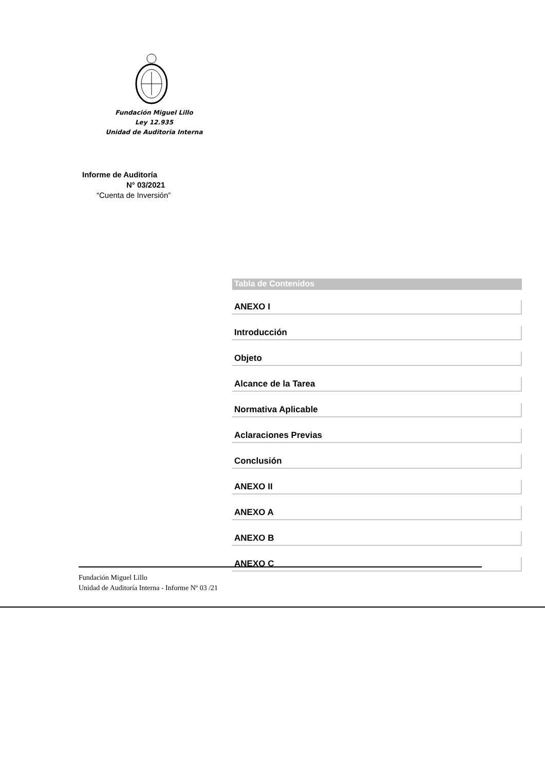Fundación Miguel Lillo
Ley 12.935
Unidad de Auditoria Interna
Informe de Auditoría
N° 03/2021
“Cuenta de Inversión”
Tabla de Contenidos
ANEXO I
Introducción
Objeto
Alcance de la Tarea
Normativa Aplicable
Aclaraciones Previas
Conclusión
ANEXO II
ANEXO A
ANEXO B
ANEXO C
Fundación Miguel Lillo
Unidad de Auditoría Interna - Informe Nº 03 /21